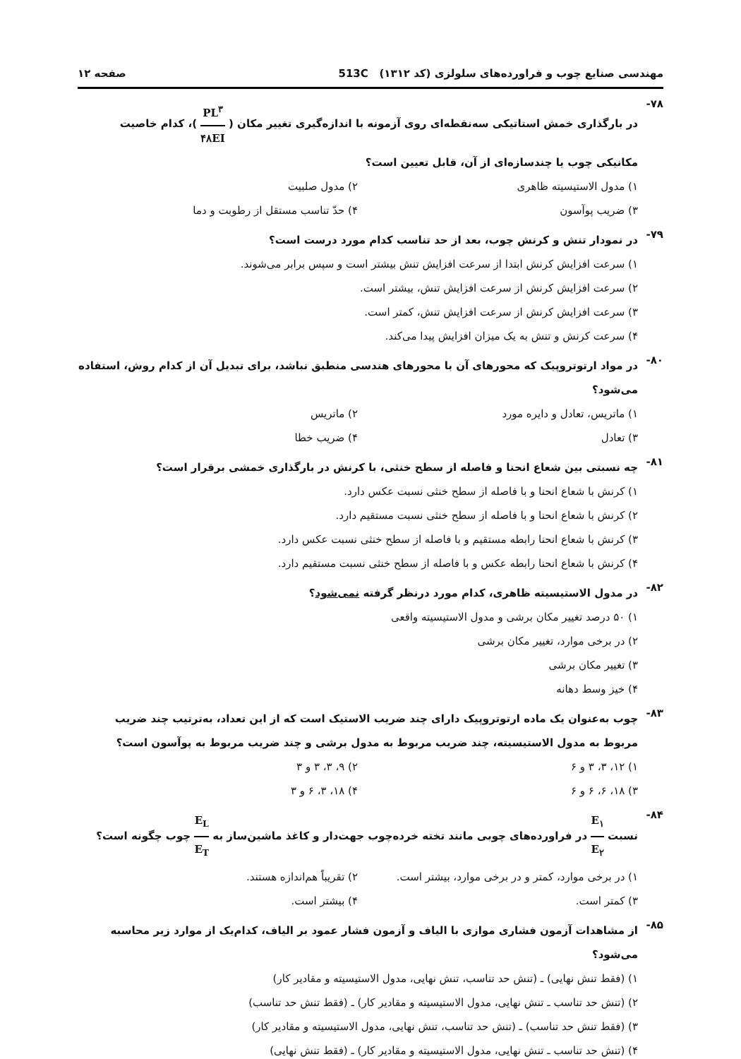مهندسی صنایع چوب و فراورده‌های سلولزی (کد ۱۳۱۲) 513C صفحه ۱۲
۷۸-
در بارگذاری خمش استاتیکی سه‌نقطه‌ای روی آزمونه با اندازه‌گیری تغییر مکان ( PL<sup>۳</sup> ۴۸EI )، کدام خاصیت مکانیکی چوب یا چندسازه‌ای از آن، قابل تعیین است؟
۱) مدول الاستیسیته ظاهری
۲) مدول صلبیت
۳) ضریب پوآسون
۴) حدّ تناسب مستقل از رطوبت و دما
۷۹-
در نمودار تنش و کرنش چوب، بعد از حد تناسب کدام مورد درست است؟
۱) سرعت افزایش کرنش ابتدا از سرعت افزایش تنش بیشتر است و سپس برابر می‌شوند.
۲) سرعت افزایش کرنش از سرعت افزایش تنش، بیشتر است.
۳) سرعت افزایش کرنش از سرعت افزایش تنش، کمتر است.
۴) سرعت کرنش و تنش به یک میزان افزایش پیدا می‌کند.
۸۰-
در مواد ارتوتروپیک که محورهای آن با محورهای هندسی منطبق نباشد، برای تبدیل آن از کدام روش، استفاده می‌شود؟
۱) ماتریس، تعادل و دایره مورد
۲) ماتریس
۳) تعادل
۴) ضریب خطا
۸۱-
چه نسبتی بین شعاع انحنا و فاصله از سطح خنثی، با کرنش در بارگذاری خمشی برقرار است؟
۱) کرنش با شعاع انحنا و با فاصله از سطح خنثی نسبت عکس دارد.
۲) کرنش با شعاع انحنا و با فاصله از سطح خنثی نسبت مستقیم دارد.
۳) کرنش با شعاع انحنا رابطه مستقیم و با فاصله از سطح خنثی نسبت عکس دارد.
۴) کرنش با شعاع انحنا رابطه عکس و با فاصله از سطح خنثی نسبت مستقیم دارد.
۸۲-
در مدول الاستیسیته ظاهری، کدام مورد درنظر گرفته نمی‌شود؟
۱) ۵۰ درصد تغییر مکان برشی و مدول الاستیسیته واقعی
۲) در برخی موارد، تغییر مکان برشی
۳) تغییر مکان برشی
۴) خیز وسط دهانه
۸۳-
چوب به‌عنوان یک ماده ارتوتروپیک دارای چند ضریب الاستیک است که از این تعداد، به‌ترتیب چند ضریب مربوط به مدول الاستیسیته، چند ضریب مربوط به مدول برشی و چند ضریب مربوط به پوآسون است؟
۱) ۱۲، ۳، ۳ و ۶
۲) ۹، ۳، ۳ و ۳
۳) ۱۸، ۶، ۶ و ۶
۴) ۱۸، ۳، ۶ و ۳
۸۴-
نسبت E<sub>۱</sub> E<sub>۲</sub> در فراورده‌های چوبی مانند تخته خرده‌چوب جهت‌دار و کاغذ ماشین‌ساز به E<sub>L</sub> E<sub>T</sub> چوب چگونه است؟
۱) در برخی موارد، کمتر و در برخی موارد، بیشتر است.
۲) تقریباً هم‌اندازه هستند.
۳) کمتر است.
۴) بیشتر است.
۸۵-
از مشاهدات آزمون فشاری موازی با الیاف و آزمون فشار عمود بر الیاف، کدام‌یک از موارد زیر محاسبه می‌شود؟
۱) (فقط تنش نهایی) ـ (تنش حد تناسب، تنش نهایی، مدول الاستیسیته و مقادیر کار)
۲) (تنش حد تناسب ـ تنش نهایی، مدول الاستیسیته و مقادیر کار) ـ (فقط تنش حد تناسب)
۳) (فقط تنش حد تناسب) ـ (تنش حد تناسب، تنش نهایی، مدول الاستیسیته و مقادیر کار)
۴) (تنش حد تناسب ـ تنش نهایی، مدول الاستیسیته و مقادیر کار) ـ (فقط تنش نهایی)